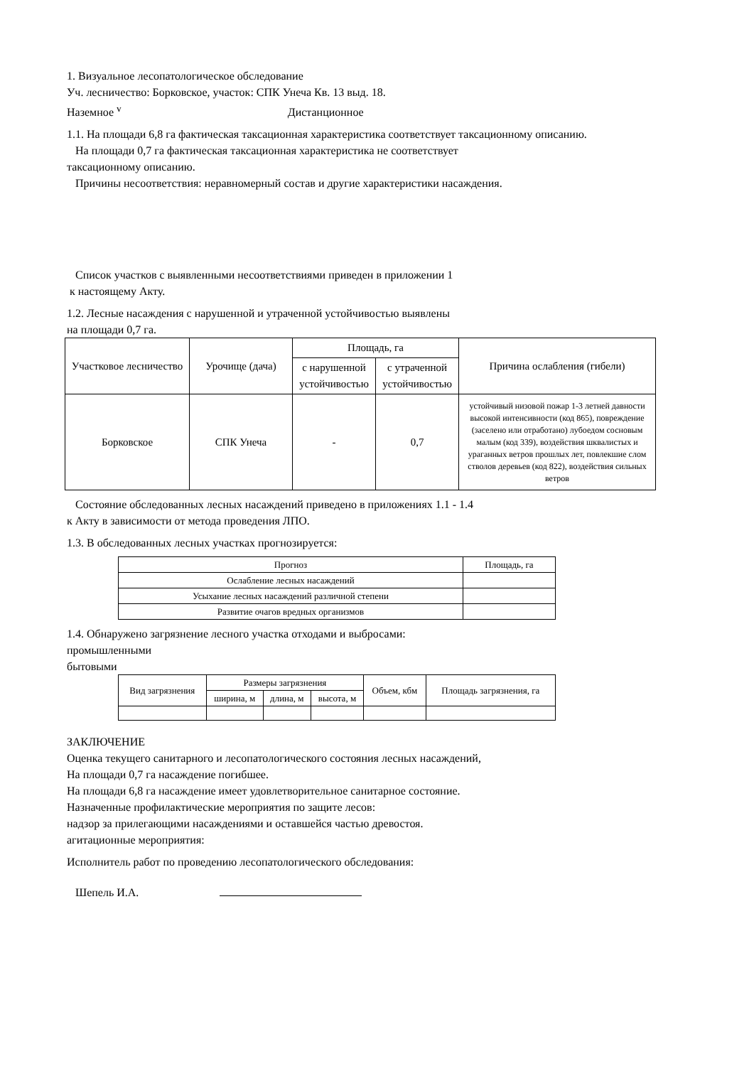1. Визуальное лесопатологическое обследование
Уч. лесничество: Борковское, участок: СПК Унеча Кв. 13 выд. 18.
Наземное <sup>v</sup> Дистанционное
1.1. На площади 6,8 га фактическая таксационная характеристика соответствует таксационному описанию.
На площади 0,7 га фактическая таксационная характеристика не соответствует
таксационному описанию.
Причины несоответствия: неравномерный состав и другие характеристики насаждения.
Список участков с выявленными несоответствиями приведен в приложении 1
к настоящему Акту.
1.2. Лесные насаждения с нарушенной и утраченной устойчивостью выявлены
на площади 0,7 га.
| Участковое лесничество | Урочище (дача) | Площадь, га | | Причина ослабления (гибели) |
| --- | --- | --- | --- | --- |
| | | с нарушенной устойчивостью | с утраченной устойчивостью | |
| Борковское | СПК Унеча | - | 0,7 | устойчивый низовой пожар 1-3 летней давности высокой интенсивности (код 865), повреждение (заселено или отработано) лубоедом сосновым малым (код 339), воздействия шквалистых и ураганных ветров прошлых лет, повлекшие слом стволов деревьев (код 822), воздействия сильных ветров |
Состояние обследованных лесных насаждений приведено в приложениях 1.1 - 1.4
к Акту в зависимости от метода проведения ЛПО.
1.3. В обследованных лесных участках прогнозируется:
| Прогноз | Площадь, га |
| Ослабление лесных насаждений | |
| Усыхание лесных насаждений различной степени | |
| Развитие очагов вредных организмов | |
1.4. Обнаружено загрязнение лесного участка отходами и выбросами:
промышленными
бытовыми
| Вид загрязнения | Размеры загрязнения | | | Объем, кбм | Площадь загрязнения, га |
| | ширина, м | длина, м | высота, м | | |
ЗАКЛЮЧЕНИЕ
Оценка текущего санитарного и лесопатологического состояния лесных насаждений,
На площади 0,7 га насаждение погибшее.
На площади 6,8 га насаждение имеет удовлетворительное санитарное состояние.
Назначенные профилактические мероприятия по защите лесов:
надзор за прилегающими насаждениями и оставшейся частью древостоя.
агитационные мероприятия:
Исполнитель работ по проведению лесопатологического обследования:
Шепель И.А.